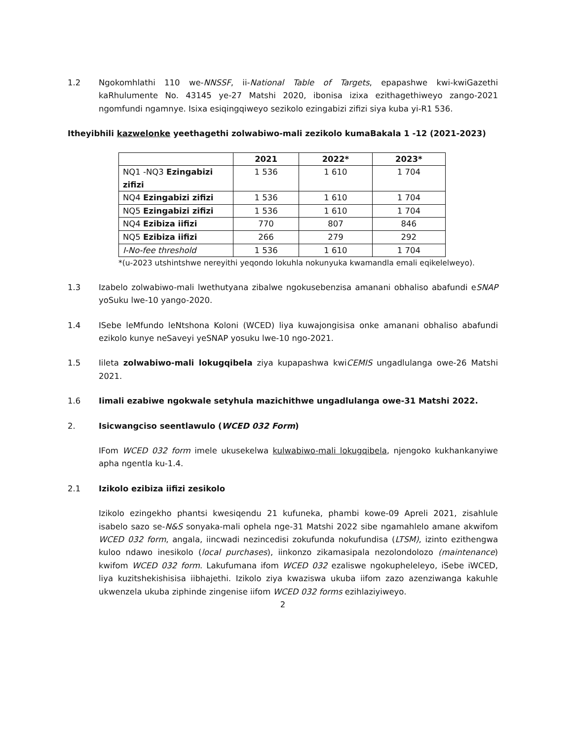1.2 Ngokomhlathi 110 we-NNSSF, ii-National Table of Targets, epapashwe kwi-kwiGazethi kaRhulumente No. 43145 ye-27 Matshi 2020, ibonisa izixa ezithagethiweyo zango-2021 ngomfundi ngamnye. Isixa esiqingqiweyo sezikolo ezingabizi zifizi siya kuba yi-R1 536.
Itheyibhili kazwelonke yeethagethi zolwabiwo-mali zezikolo kumaBakala 1 -12 (2021-2023)
| | 2021 | 2022* | 2023* |
| --- | --- | --- | --- |
| NQ1 -NQ3 Ezingabizi zifizi | 1 536 | 1 610 | 1 704 |
| NQ4 Ezingabizi zifizi | 1 536 | 1 610 | 1 704 |
| NQ5 Ezingabizi zifizi | 1 536 | 1 610 | 1 704 |
| NQ4 Ezibiza iifizi | 770 | 807 | 846 |
| NQ5 Ezibiza iifizi | 266 | 279 | 292 |
| I-No-fee threshold | 1 536 | 1 610 | 1 704 |
*(u-2023 utshintshwe nereyithi yeqondo lokuhla nokunyuka kwamandla emali eqikelelweyo).
1.3 Izabelo zolwabiwo-mali lwethutyana zibalwe ngokusebenzisa amanani obhaliso abafundi eSNAP yoSuku lwe-10 yango-2020.
1.4 ISebe leMfundo leNtshona Koloni (WCED) liya kuwajongisisa onke amanani obhaliso abafundi ezikolo kunye neSaveyi yeSNAP yosuku lwe-10 ngo-2021.
1.5 Iileta zolwabiwo-mali lokugqibela ziya kupapashwa kwiCEMIS ungadlulanga owe-26 Matshi 2021.
1.6 Iimali ezabiwe ngokwale setyhula mazichithwe ungadlulanga owe-31 Matshi 2022.
2. Isicwangciso seentlawulo (WCED 032 Form)
IFom WCED 032 form imele ukusekelwa kulwabiwo-mali lokugqibela, njengoko kukhankanyiwe apha ngentla ku-1.4.
2.1 Izikolo ezibiza iifizi zesikolo
Izikolo ezingekho phantsi kwesiqendu 21 kufuneka, phambi kowe-09 Apreli 2021, zisahlule isabelo sazo se-N&S sonyaka-mali ophela nge-31 Matshi 2022 sibe ngamahlelo amane akwifom WCED 032 form, angala, iincwadi nezincedisi zokufunda nokufundisa (LTSM), izinto ezithengwa kuloo ndawo inesikolo (local purchases), iinkonzo zikamasipala nezolondolozo (maintenance) kwifom WCED 032 form. Lakufumana ifom WCED 032 ezaliswe ngokupheleleyo, iSebe iWCED, liya kuzitshekishisisa iibhajethi. Izikolo ziya kwaziswa ukuba iifom zazo azenziwanga kakuhle ukwenzela ukuba ziphinde zingenise iifom WCED 032 forms ezihlaziyiweyo.
2